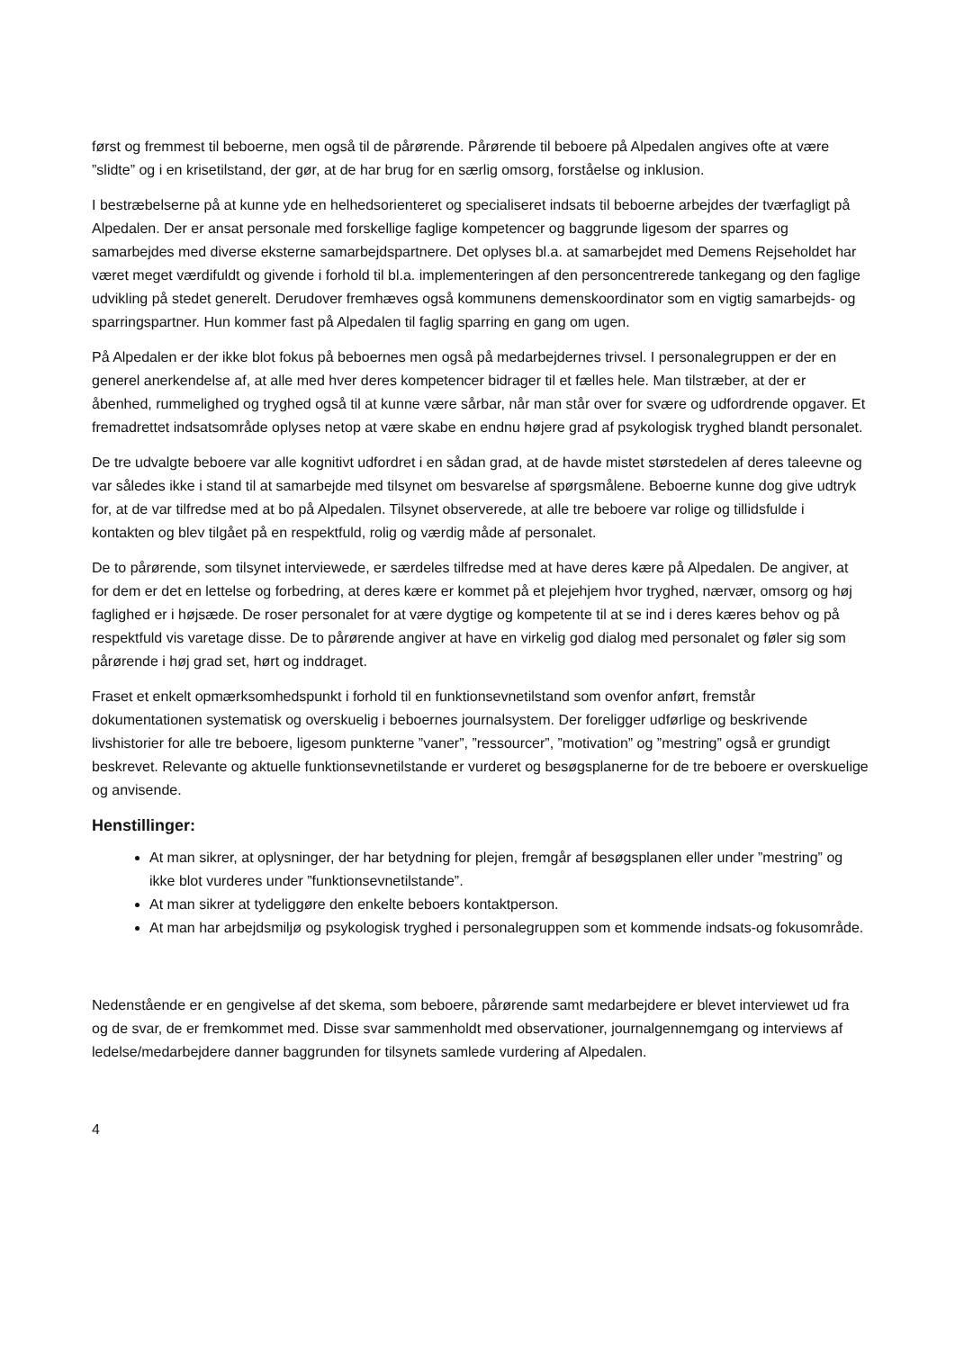først og fremmest til beboerne, men også til de pårørende. Pårørende til beboere på Alpedalen angives ofte at være ”slidte” og i en krisetilstand, der gør, at de har brug for en særlig omsorg, forståelse og inklusion.
I bestræbelserne på at kunne yde en helhedsorienteret og specialiseret indsats til beboerne arbejdes der tværfagligt på Alpedalen. Der er ansat personale med forskellige faglige kompetencer og baggrunde ligesom der sparres og samarbejdes med diverse eksterne samarbejdspartnere. Det oplyses bl.a. at samarbejdet med Demens Rejseholdet har været meget værdifuldt og givende i forhold til bl.a. implementeringen af den personcentrerede tankegang og den faglige udvikling på stedet generelt. Derudover fremhæves også kommunens demenskoordinator som en vigtig samarbejds- og sparringspartner. Hun kommer fast på Alpedalen til faglig sparring en gang om ugen.
På Alpedalen er der ikke blot fokus på beboernes men også på medarbejdernes trivsel. I personalegruppen er der en generel anerkendelse af, at alle med hver deres kompetencer bidrager til et fælles hele. Man tilstræber, at der er åbenhed, rummelighed og tryghed også til at kunne være sårbar, når man står over for svære og udfordrende opgaver. Et fremadrettet indsatsområde oplyses netop at være skabe en endnu højere grad af psykologisk tryghed blandt personalet.
De tre udvalgte beboere var alle kognitivt udfordret i en sådan grad, at de havde mistet størstedelen af deres taleevne og var således ikke i stand til at samarbejde med tilsynet om besvarelse af spørgsmålene. Beboerne kunne dog give udtryk for, at de var tilfredse med at bo på Alpedalen. Tilsynet observerede, at alle tre beboere var rolige og tillidsfulde i kontakten og blev tilgået på en respektfuld, rolig og værdig måde af personalet.
De to pårørende, som tilsynet interviewede, er særdeles tilfredse med at have deres kære på Alpedalen. De angiver, at for dem er det en lettelse og forbedring, at deres kære er kommet på et plejehjem hvor tryghed, nærvær, omsorg og høj faglighed er i højsæde. De roser personalet for at være dygtige og kompetente til at se ind i deres kæres behov og på respektfuld vis varetage disse. De to pårørende angiver at have en virkelig god dialog med personalet og føler sig som pårørende i høj grad set, hørt og inddraget.
Fraset et enkelt opmærksomhedspunkt i forhold til en funktionsevnetilstand som ovenfor anført, fremstår dokumentationen systematisk og overskuelig i beboernes journalsystem. Der foreligger udførlige og beskrivende livshistorier for alle tre beboere, ligesom punkterne ”vaner”, ”ressourcer”, ”motivation” og ”mestring” også er grundigt beskrevet. Relevante og aktuelle funktionsevnetilstande er vurderet og besøgsplanerne for de tre beboere er overskuelige og anvisende.
Henstillinger:
At man sikrer, at oplysninger, der har betydning for plejen, fremgår af besøgsplanen eller under ”mestring” og ikke blot vurderes under ”funktionsevnetilstande”.
At man sikrer at tydeliggøre den enkelte beboers kontaktperson.
At man har arbejdsmiljø og psykologisk tryghed i personalegruppen som et kommende indsats-og fokusområde.
Nedenstående er en gengivelse af det skema, som beboere, pårørende samt medarbejdere er blevet interviewet ud fra og de svar, de er fremkommet med. Disse svar sammenholdt med observationer, journalgennemgang og interviews af ledelse/medarbejdere danner baggrunden for tilsynets samlede vurdering af Alpedalen.
4